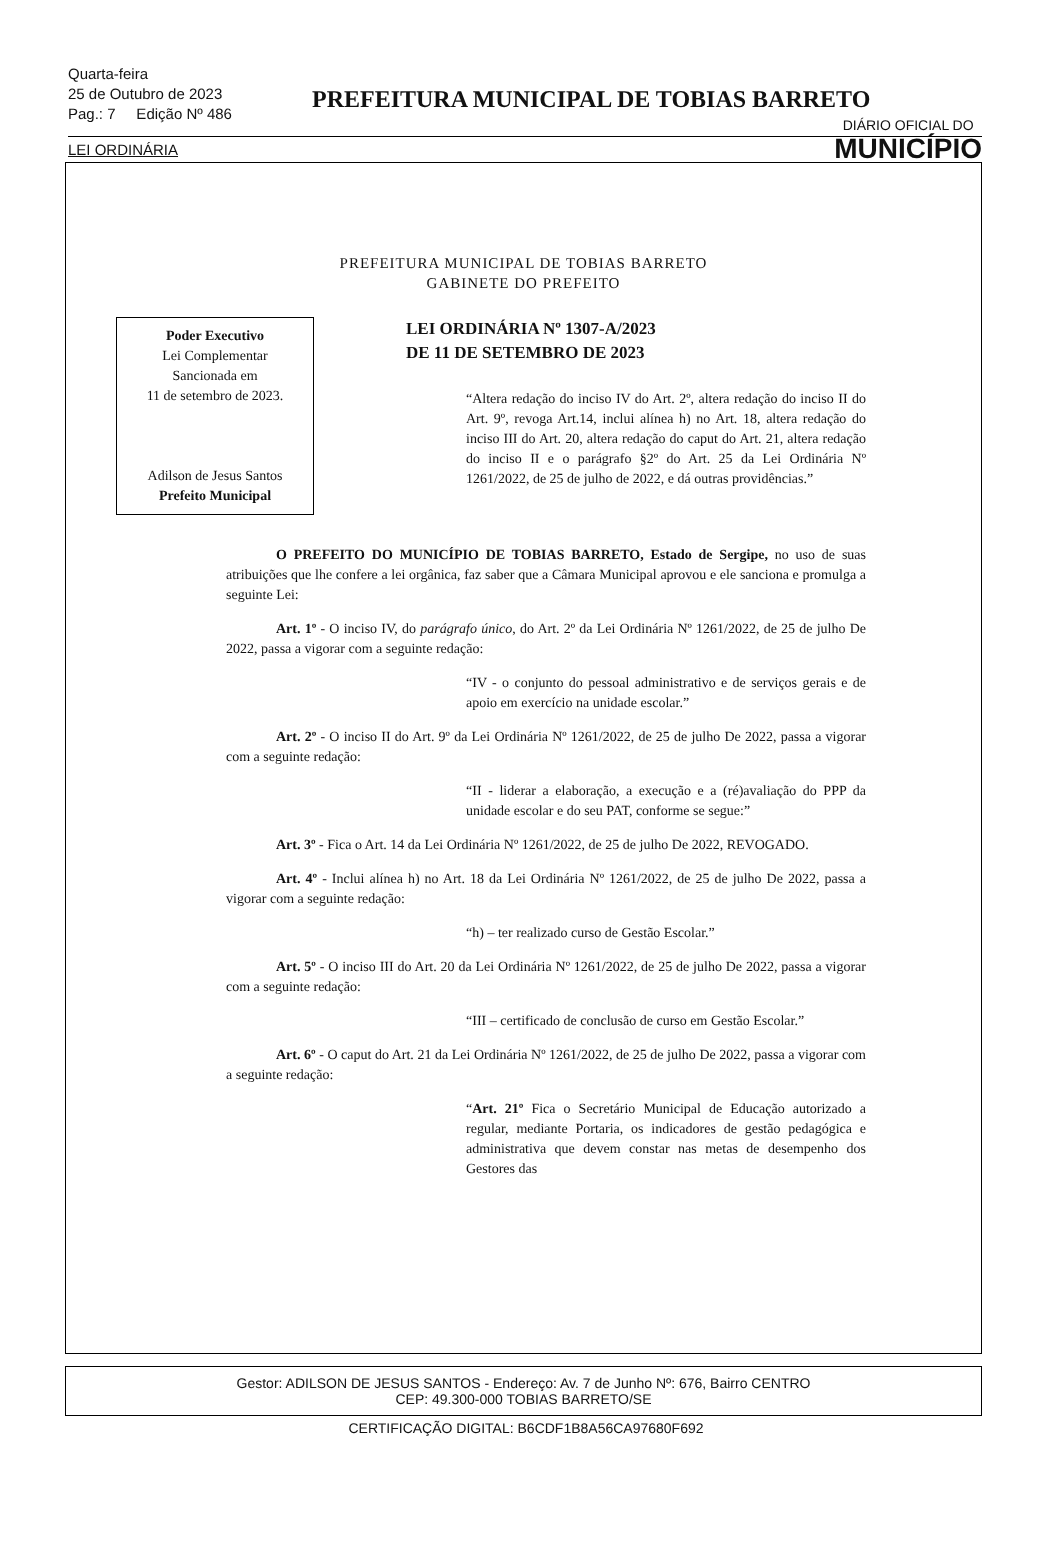Quarta-feira
25 de Outubro de 2023
Pag.: 7 Edição Nº 486
PREFEITURA MUNICIPAL DE TOBIAS BARRETO
DIÁRIO OFICIAL DO
MUNICÍPIO
LEI ORDINÁRIA
PREFEITURA MUNICIPAL DE TOBIAS BARRETO
GABINETE DO PREFEITO
Poder Executivo
Lei Complementar
Sancionada em
11 de setembro de 2023.
Adilson de Jesus Santos
Prefeito Municipal
LEI ORDINÁRIA Nº 1307-A/2023
DE 11 DE SETEMBRO DE 2023
“Altera redação do inciso IV do Art. 2º, altera redação do inciso II do Art. 9º, revoga Art.14, inclui alínea h) no Art. 18, altera redação do inciso III do Art. 20, altera redação do caput do Art. 21, altera redação do inciso II e o parágrafo §2º do Art. 25 da Lei Ordinária Nº 1261/2022, de 25 de julho de 2022, e dá outras providências.”
O PREFEITO DO MUNICÍPIO DE TOBIAS BARRETO, Estado de Sergipe, no uso de suas atribuições que lhe confere a lei orgânica, faz saber que a Câmara Municipal aprovou e ele sanciona e promulga a seguinte Lei:
Art. 1º - O inciso IV, do parágrafo único, do Art. 2º da Lei Ordinária Nº 1261/2022, de 25 de julho De 2022, passa a vigorar com a seguinte redação:
“IV - o conjunto do pessoal administrativo e de serviços gerais e de apoio em exercício na unidade escolar.”
Art. 2º - O inciso II do Art. 9º da Lei Ordinária Nº 1261/2022, de 25 de julho De 2022, passa a vigorar com a seguinte redação:
“II - liderar a elaboração, a execução e a (ré)avaliação do PPP da unidade escolar e do seu PAT, conforme se segue:”
Art. 3º - Fica o Art. 14 da Lei Ordinária Nº 1261/2022, de 25 de julho De 2022, REVOGADO.
Art. 4º - Inclui alínea h) no Art. 18 da Lei Ordinária Nº 1261/2022, de 25 de julho De 2022, passa a vigorar com a seguinte redação:
“h) – ter realizado curso de Gestão Escolar.”
Art. 5º - O inciso III do Art. 20 da Lei Ordinária Nº 1261/2022, de 25 de julho De 2022, passa a vigorar com a seguinte redação:
“III – certificado de conclusão de curso em Gestão Escolar.”
Art. 6º - O caput do Art. 21 da Lei Ordinária Nº 1261/2022, de 25 de julho De 2022, passa a vigorar com a seguinte redação:
“Art. 21º Fica o Secretário Municipal de Educação autorizado a regular, mediante Portaria, os indicadores de gestão pedagógica e administrativa que devem constar nas metas de desempenho dos Gestores das
Gestor: ADILSON DE JESUS SANTOS - Endereço: Av. 7 de Junho Nº: 676, Bairro CENTRO
CEP: 49.300-000 TOBIAS BARRETO/SE
CERTIFICAÇÃO DIGITAL: B6CDF1B8A56CA97680F692